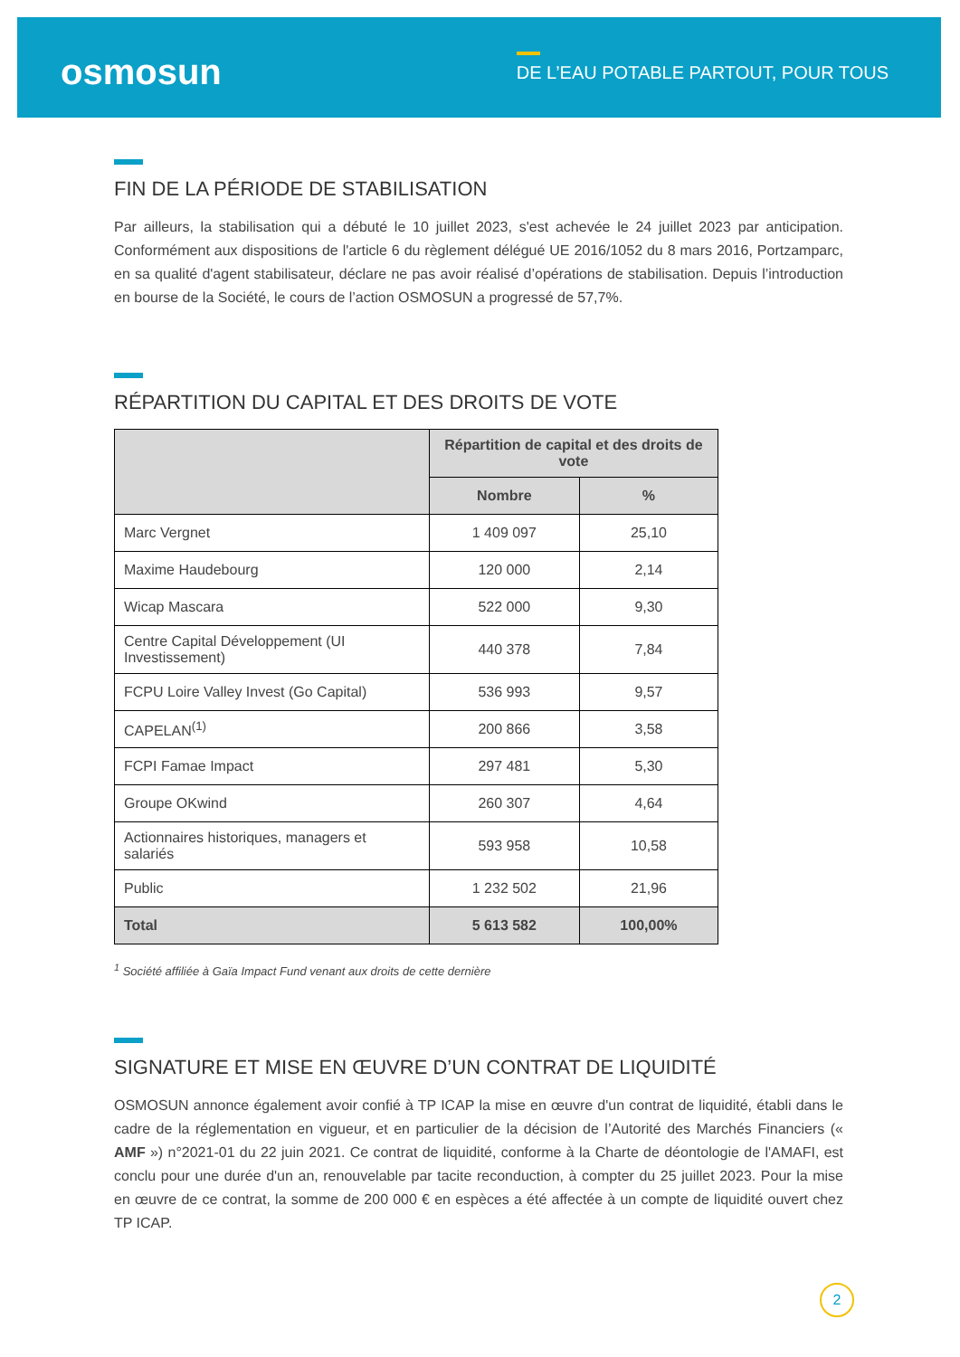osmosun
DE L’EAU POTABLE PARTOUT, POUR TOUS
FIN DE LA PÉRIODE DE STABILISATION
Par ailleurs, la stabilisation qui a débuté le 10 juillet 2023, s'est achevée le 24 juillet 2023 par anticipation. Conformément aux dispositions de l'article 6 du règlement délégué UE 2016/1052 du 8 mars 2016, Portzamparc, en sa qualité d'agent stabilisateur, déclare ne pas avoir réalisé d’opérations de stabilisation. Depuis l’introduction en bourse de la Société, le cours de l’action OSMOSUN a progressé de 57,7%.
RÉPARTITION DU CAPITAL ET DES DROITS DE VOTE
| | Répartition de capital et des droits de vote | |
| --- | --- | --- |
| | Nombre | % |
| Marc Vergnet | 1 409 097 | 25,10 |
| Maxime Haudebourg | 120 000 | 2,14 |
| Wicap Mascara | 522 000 | 9,30 |
| Centre Capital Développement (UI Investissement) | 440 378 | 7,84 |
| FCPU Loire Valley Invest (Go Capital) | 536 993 | 9,57 |
| CAPELAN<sup>(1)</sup> | 200 866 | 3,58 |
| FCPI Famae Impact | 297 481 | 5,30 |
| Groupe OKwind | 260 307 | 4,64 |
| Actionnaires historiques, managers et salariés | 593 958 | 10,58 |
| Public | 1 232 502 | 21,96 |
| Total | 5 613 582 | 100,00% |
<sup>1</sup> Société affiliée à Gaïa Impact Fund venant aux droits de cette dernière
SIGNATURE ET MISE EN ŒUVRE D’UN CONTRAT DE LIQUIDITÉ
OSMOSUN annonce également avoir confié à TP ICAP la mise en œuvre d'un contrat de liquidité, établi dans le cadre de la réglementation en vigueur, et en particulier de la décision de l’Autorité des Marchés Financiers (« AMF ») n°2021-01 du 22 juin 2021. Ce contrat de liquidité, conforme à la Charte de déontologie de l'AMAFI, est conclu pour une durée d'un an, renouvelable par tacite reconduction, à compter du 25 juillet 2023. Pour la mise en œuvre de ce contrat, la somme de 200 000 € en espèces a été affectée à un compte de liquidité ouvert chez TP ICAP.
2